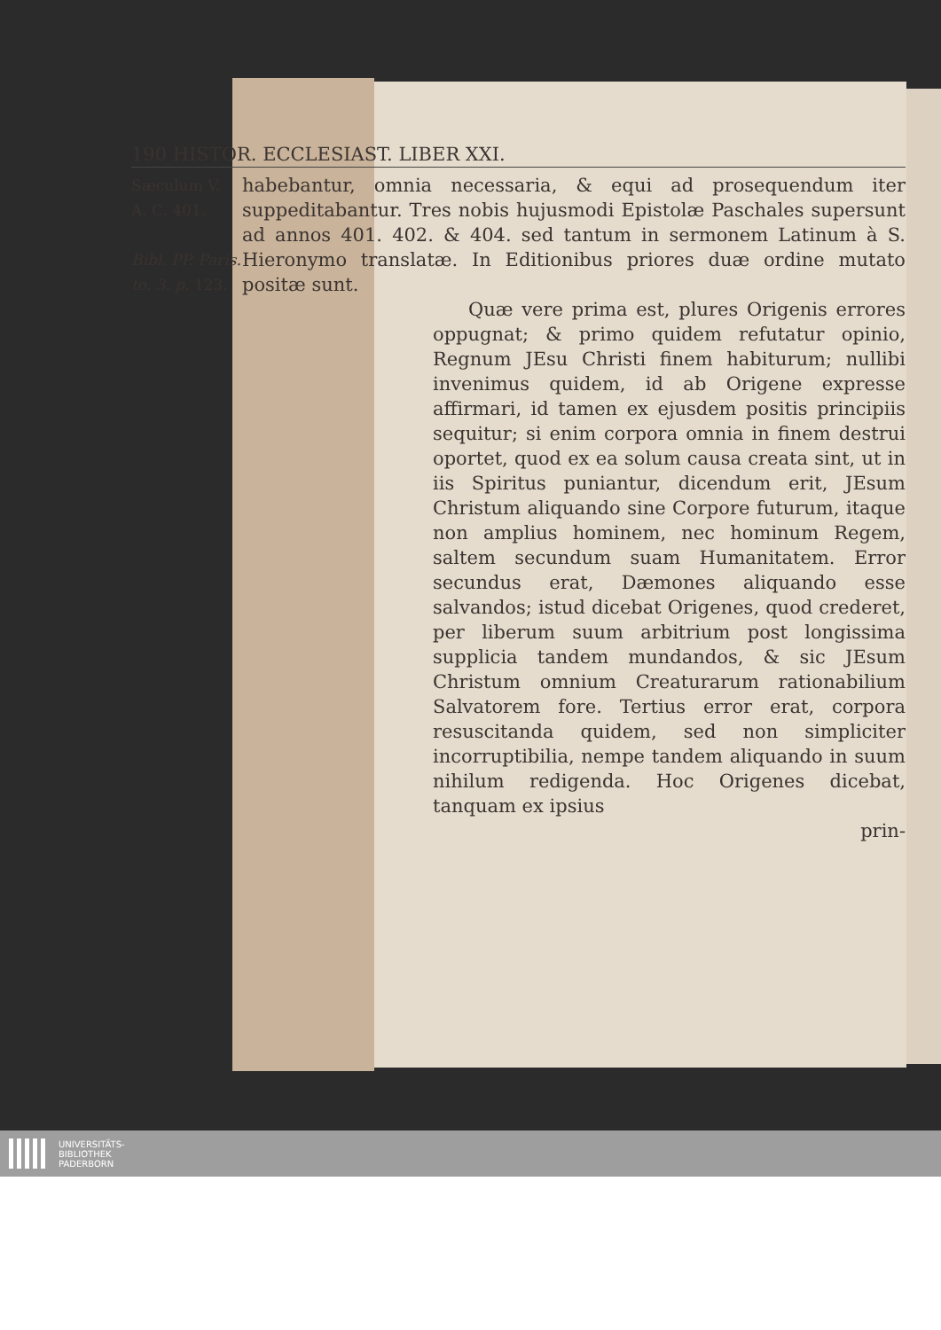190 HISTOR. ECCLESIAST. LIBER XXI.
Sæculum V.
A. C. 401.
Bibl. PP. Paris. to. 3. p. 123.
habebantur, omnia necessaria, & equi ad prosequendum iter suppeditabantur. Tres nobis hujusmodi Epistolæ Paschales supersunt ad annos 401. 402. & 404. sed tantum in sermonem Latinum à S. Hieronymo translatæ. In Editionibus priores duæ ordine mutato positæ sunt.
Quæ vere prima est, plures Origenis errores oppugnat; & primo quidem refutatur opinio, Regnum JEsu Christi finem habiturum; nullibi invenimus quidem, id ab Origene expresse affirmari, id tamen ex ejusdem positis principiis sequitur; si enim corpora omnia in finem destrui oportet, quod ex ea solum causa creata sint, ut in iis Spiritus puniantur, dicendum erit, JEsum Christum aliquando sine Corpore futurum, itaque non amplius hominem, nec hominum Regem, saltem secundum suam Humanitatem. Error secundus erat, Dæmones aliquando esse salvandos; istud dicebat Origenes, quod crederet, per liberum suum arbitrium post longissima supplicia tandem mundandos, & sic JEsum Christum omnium Creaturarum rationabilium Salvatorem fore. Tertius error erat, corpora resuscitanda quidem, sed non simpliciter incorruptibilia, nempe tandem aliquando in suum nihilum redigenda. Hoc Origenes dicebat, tanquam ex ipsius
prin-
UNIVERSITÄTS-
BIBLIOTHEK
PADERBORN